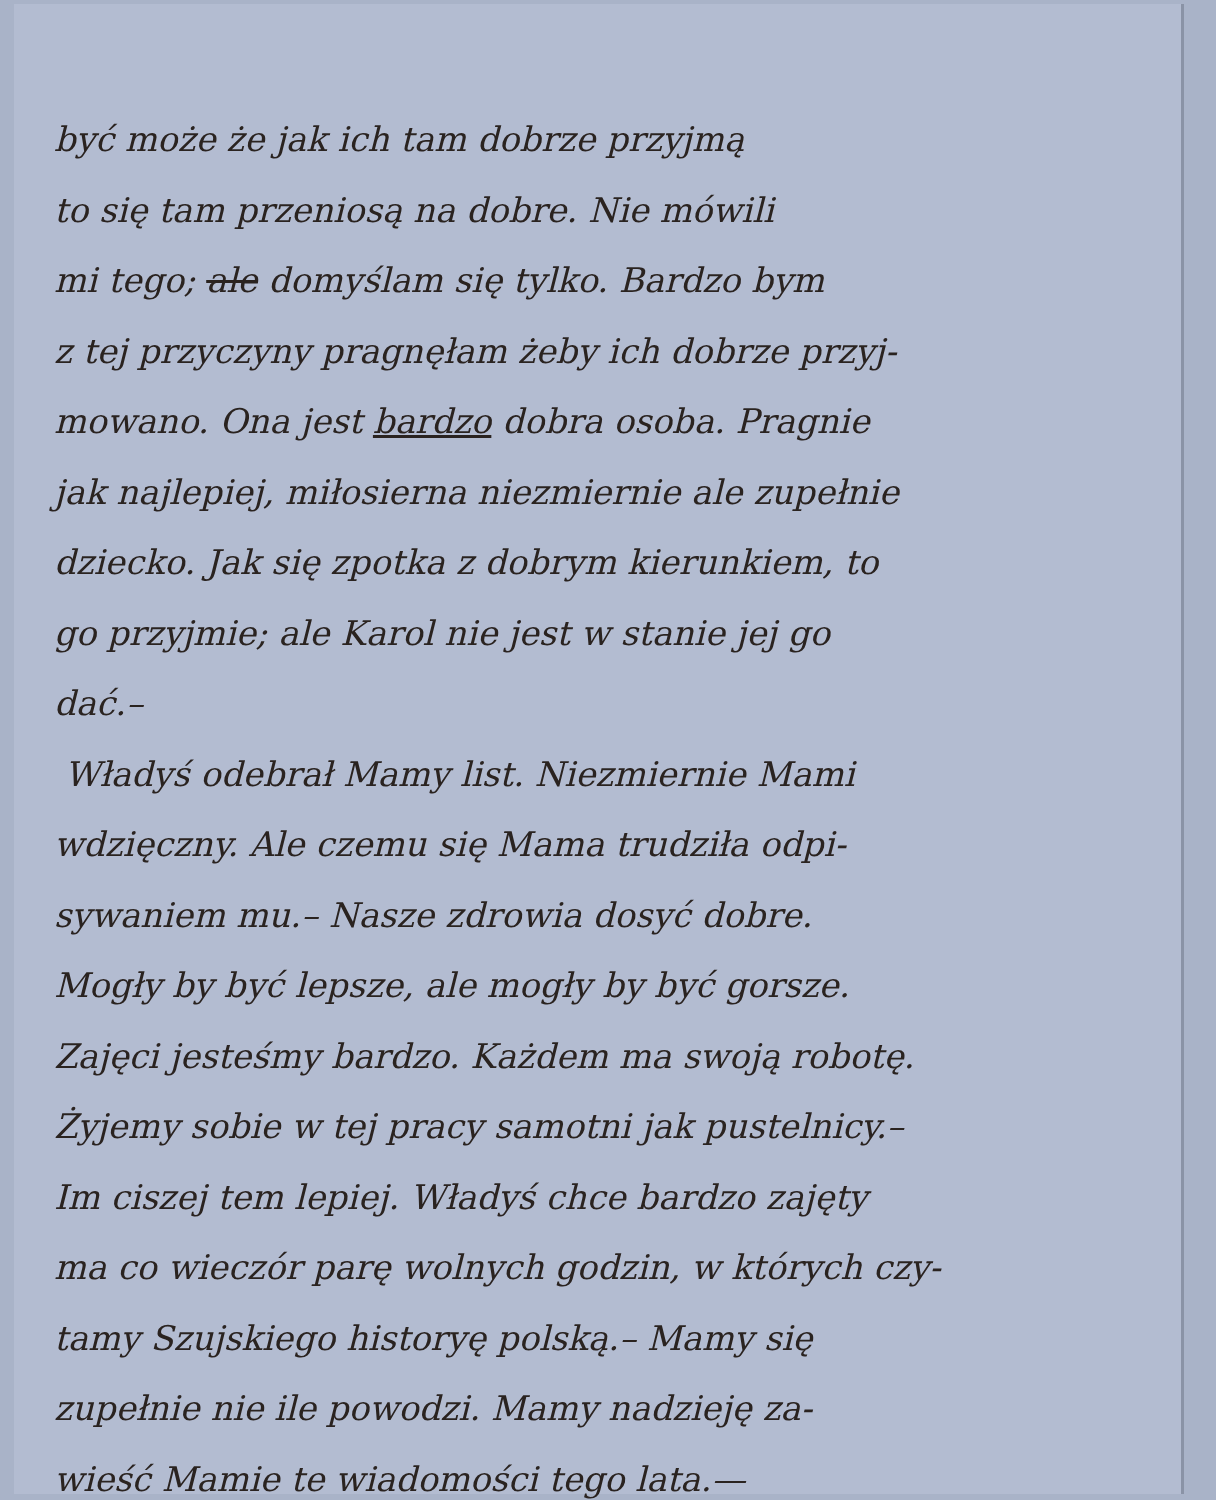być może że jak ich tam dobrze przyjmą
to się tam przeniosą na dobre. Nie mówili
mi tego; ale domyślam się tylko. Bardzo bym
z tej przyczyny pragnęłam żeby ich dobrze przyj-
mowano. Ona jest bardzo dobra osoba. Pragnie
jak najlepiej, miłosierna niezmiernie ale zupełnie
dziecko. Jak się zpotka z dobrym kierunkiem, to
go przyjmie; ale Karol nie jest w stanie jej go
dać.–
Władyś odebrał Mamy list. Niezmiernie Mami
wdzięczny. Ale czemu się Mama trudziła odpi-
sywaniem mu.– Nasze zdrowia dosyć dobre.
Mogły by być lepsze, ale mogły by być gorsze.
Zajęci jesteśmy bardzo. Każdem ma swoją robotę.
Żyjemy sobie w tej pracy samotni jak pustelnicy.–
Im ciszej tem lepiej. Władyś chce bardzo zajęty
ma co wieczór parę wolnych godzin, w których czy-
tamy Szujskiego historyę polską.– Mamy się
zupełnie nie ile powodzi. Mamy nadzieję za-
wieść Mamie te wiadomości tego lata.—